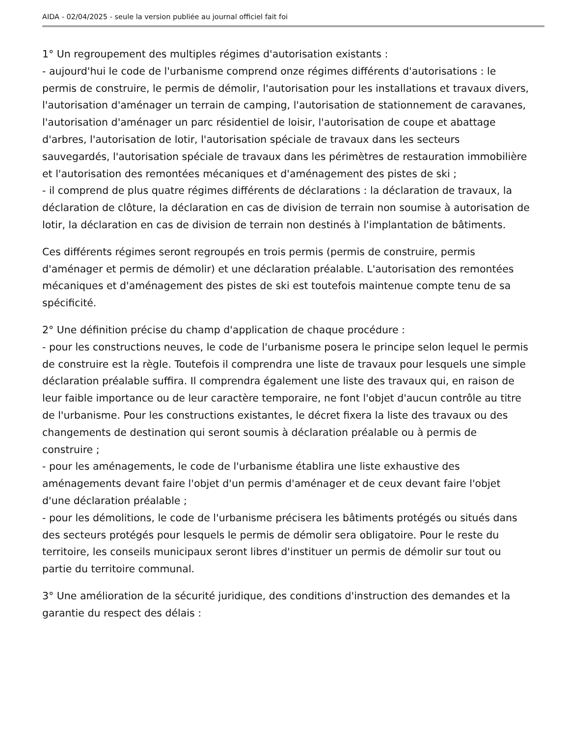AIDA - 02/04/2025 - seule la version publiée au journal officiel fait foi
1° Un regroupement des multiples régimes d'autorisation existants :
- aujourd'hui le code de l'urbanisme comprend onze régimes différents d'autorisations : le permis de construire, le permis de démolir, l'autorisation pour les installations et travaux divers, l'autorisation d'aménager un terrain de camping, l'autorisation de stationnement de caravanes, l'autorisation d'aménager un parc résidentiel de loisir, l'autorisation de coupe et abattage d'arbres, l'autorisation de lotir, l'autorisation spéciale de travaux dans les secteurs sauvegardés, l'autorisation spéciale de travaux dans les périmètres de restauration immobilière et l'autorisation des remontées mécaniques et d'aménagement des pistes de ski ;
- il comprend de plus quatre régimes différents de déclarations : la déclaration de travaux, la déclaration de clôture, la déclaration en cas de division de terrain non soumise à autorisation de lotir, la déclaration en cas de division de terrain non destinés à l'implantation de bâtiments.
Ces différents régimes seront regroupés en trois permis (permis de construire, permis d'aménager et permis de démolir) et une déclaration préalable. L'autorisation des remontées mécaniques et d'aménagement des pistes de ski est toutefois maintenue compte tenu de sa spécificité.
2° Une définition précise du champ d'application de chaque procédure :
- pour les constructions neuves, le code de l'urbanisme posera le principe selon lequel le permis de construire est la règle. Toutefois il comprendra une liste de travaux pour lesquels une simple déclaration préalable suffira. Il comprendra également une liste des travaux qui, en raison de leur faible importance ou de leur caractère temporaire, ne font l'objet d'aucun contrôle au titre de l'urbanisme. Pour les constructions existantes, le décret fixera la liste des travaux ou des changements de destination qui seront soumis à déclaration préalable ou à permis de construire ;
- pour les aménagements, le code de l'urbanisme établira une liste exhaustive des aménagements devant faire l'objet d'un permis d'aménager et de ceux devant faire l'objet d'une déclaration préalable ;
- pour les démolitions, le code de l'urbanisme précisera les bâtiments protégés ou situés dans des secteurs protégés pour lesquels le permis de démolir sera obligatoire. Pour le reste du territoire, les conseils municipaux seront libres d'instituer un permis de démolir sur tout ou partie du territoire communal.
3° Une amélioration de la sécurité juridique, des conditions d'instruction des demandes et la garantie du respect des délais :